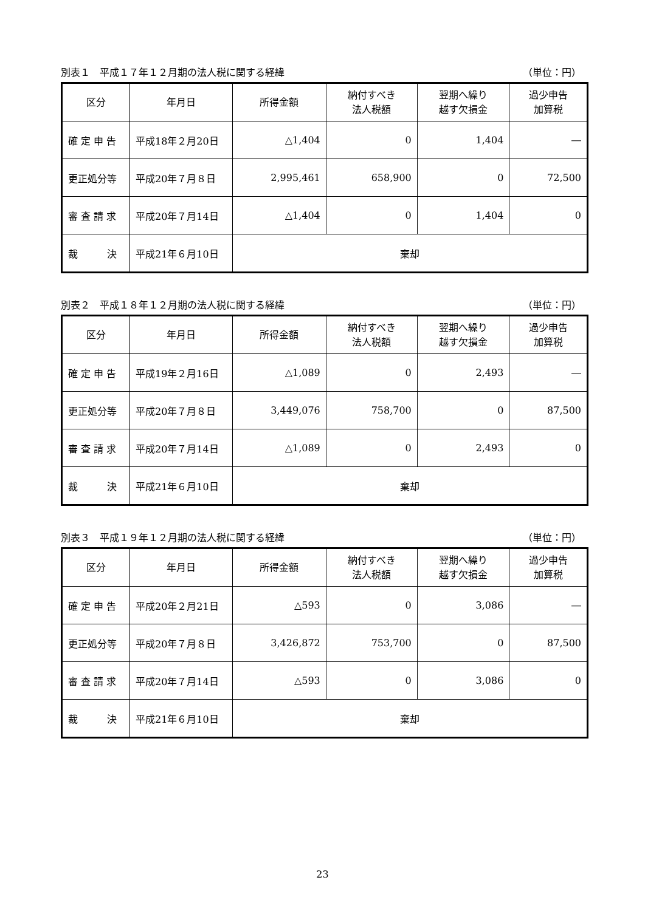別表１　平成１７年１２月期の法人税に関する経緯 （単位：円）
| 区分 | 年月日 | 所得金額 | 納付すべき 法人税額 | 翌期へ繰り 越す欠損金 | 過少申告 加算税 |
| --- | --- | --- | --- | --- | --- |
| 確 定 申 告 | 平成18年２月20日 | △1,404 | 0 | 1,404 | ― |
| 更正処分等 | 平成20年７月８日 | 2,995,461 | 658,900 | 0 | 72,500 |
| 審 査 請 求 | 平成20年７月14日 | △1,404 | 0 | 1,404 | 0 |
| 裁 決 | 平成21年６月10日 | 棄却 | | | |
別表２　平成１８年１２月期の法人税に関する経緯 （単位：円）
| 区分 | 年月日 | 所得金額 | 納付すべき 法人税額 | 翌期へ繰り 越す欠損金 | 過少申告 加算税 |
| --- | --- | --- | --- | --- | --- |
| 確 定 申 告 | 平成19年２月16日 | △1,089 | 0 | 2,493 | ― |
| 更正処分等 | 平成20年７月８日 | 3,449,076 | 758,700 | 0 | 87,500 |
| 審 査 請 求 | 平成20年７月14日 | △1,089 | 0 | 2,493 | 0 |
| 裁 決 | 平成21年６月10日 | 棄却 | | | |
別表３　平成１９年１２月期の法人税に関する経緯 （単位：円）
| 区分 | 年月日 | 所得金額 | 納付すべき 法人税額 | 翌期へ繰り 越す欠損金 | 過少申告 加算税 |
| --- | --- | --- | --- | --- | --- |
| 確 定 申 告 | 平成20年２月21日 | △593 | 0 | 3,086 | ― |
| 更正処分等 | 平成20年７月８日 | 3,426,872 | 753,700 | 0 | 87,500 |
| 審 査 請 求 | 平成20年７月14日 | △593 | 0 | 3,086 | 0 |
| 裁 決 | 平成21年６月10日 | 棄却 | | | |
23